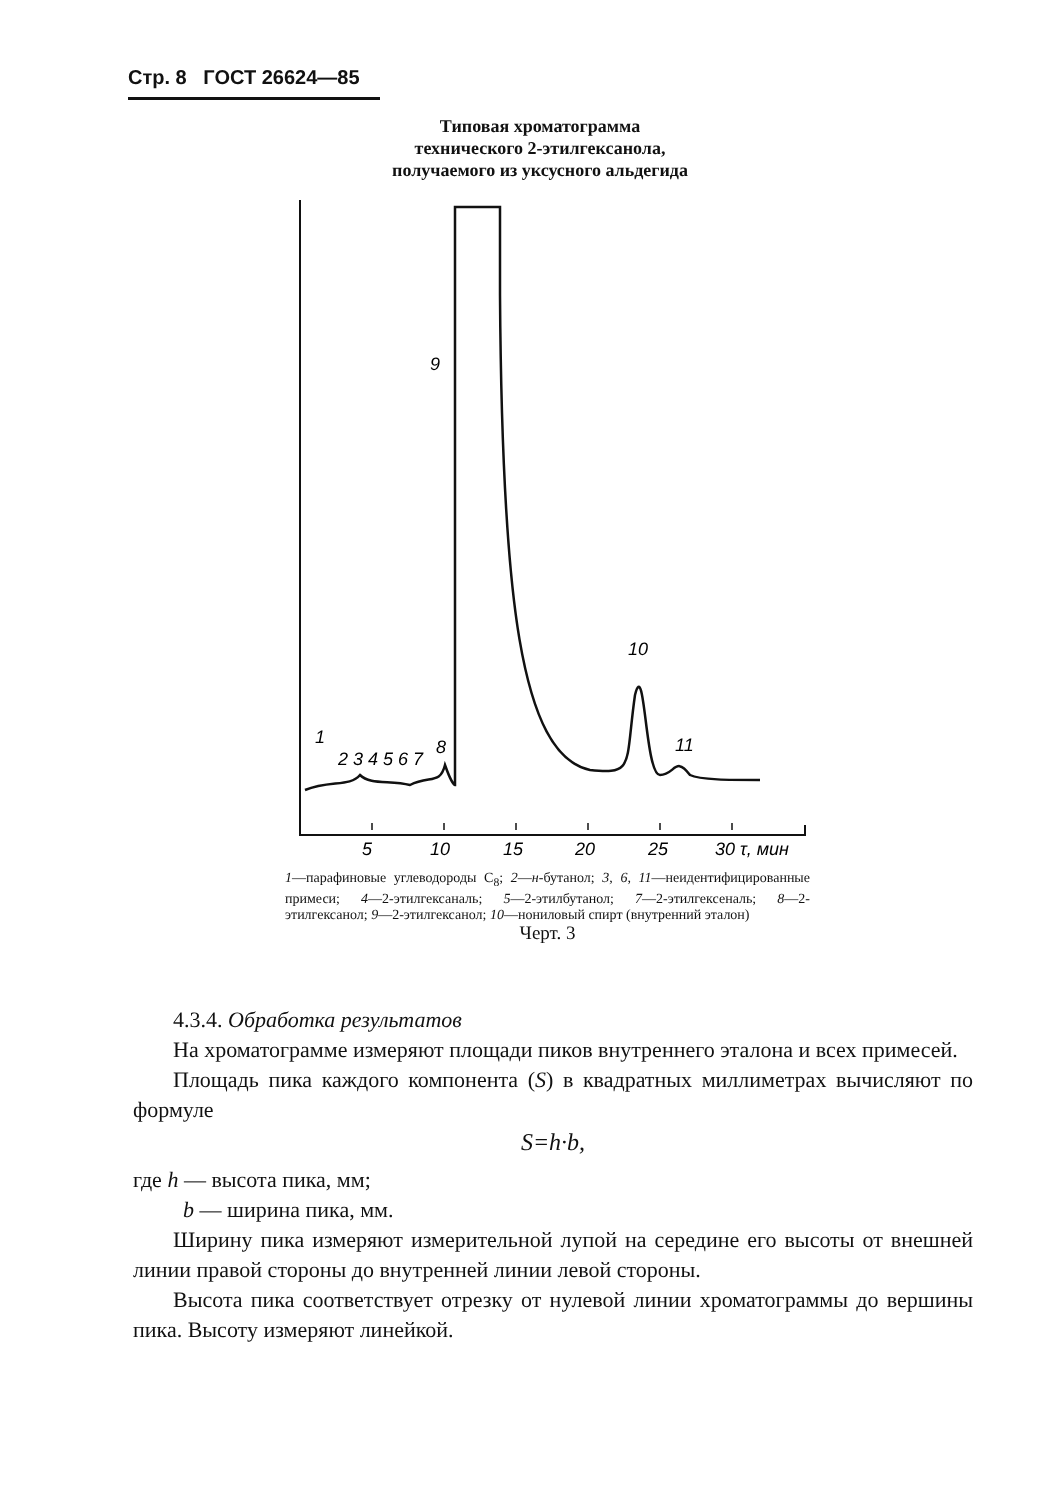Стр. 8 ГОСТ 26624—85
Типовая хроматограмма
технического 2-этилгексанола,
получаемого из уксусного альдегида
9
10
11
1
2 3 4 5 6 7
8
5
10
15
20
25
30 τ, мин
1—парафиновые углеводороды С<sub>8</sub>; 2—н-бутанол; 3, 6, 11—неидентифицированные примеси; 4—2-этилгексаналь; 5—2-этилбутанол; 7—2-этилгексеналь; 8—2-этилгексанол; 9—2-этилгексанол; 10—нониловый спирт (внутренний эталон)
Черт. 3
4.3.4. Обработка результатов
На хроматограмме измеряют площади пиков внутреннего эталона и всех примесей.
Площадь пика каждого компонента (S) в квадратных миллиметрах вычисляют по формуле
S=h·b,
где h — высота пика, мм;
b — ширина пика, мм.
Ширину пика измеряют измерительной лупой на середине его высоты от внешней линии правой стороны до внутренней линии левой стороны.
Высота пика соответствует отрезку от нулевой линии хроматограммы до вершины пика. Высоту измеряют линейкой.